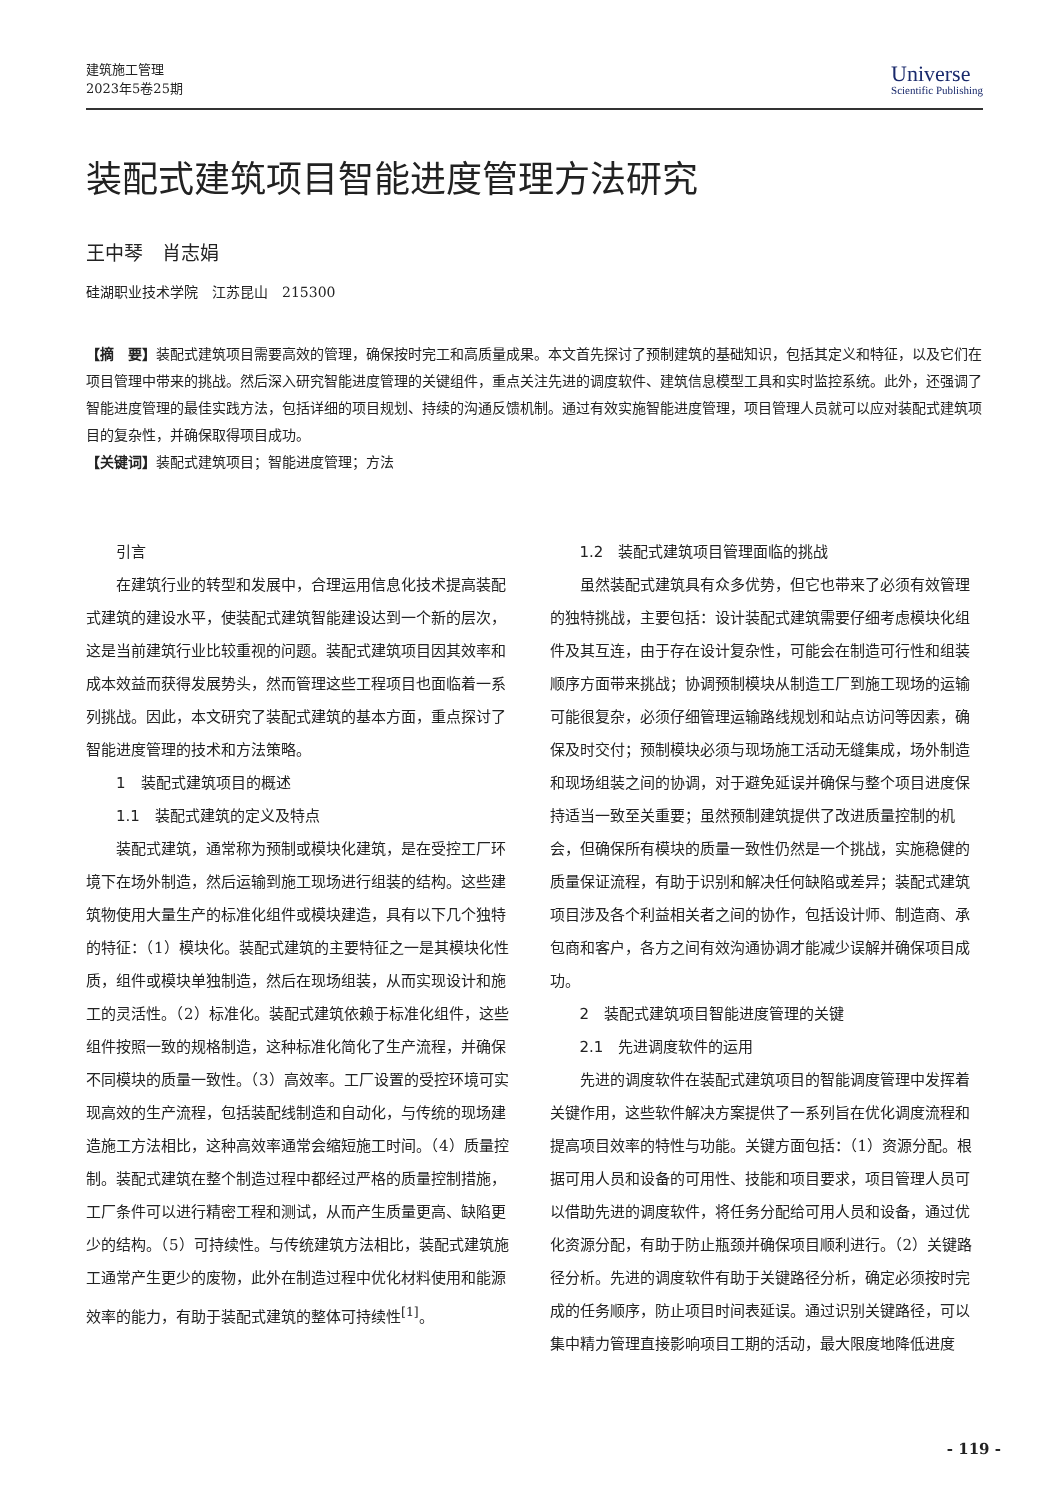建筑施工管理
2023年5卷25期
Universe
Scientific Publishing
装配式建筑项目智能进度管理方法研究
王中琴　肖志娟
硅湖职业技术学院　江苏昆山　215300
【摘　要】装配式建筑项目需要高效的管理，确保按时完工和高质量成果。本文首先探讨了预制建筑的基础知识，包括其定义和特征，以及它们在项目管理中带来的挑战。然后深入研究智能进度管理的关键组件，重点关注先进的调度软件、建筑信息模型工具和实时监控系统。此外，还强调了智能进度管理的最佳实践方法，包括详细的项目规划、持续的沟通反馈机制。通过有效实施智能进度管理，项目管理人员就可以应对装配式建筑项目的复杂性，并确保取得项目成功。
【关键词】装配式建筑项目；智能进度管理；方法
引言
在建筑行业的转型和发展中，合理运用信息化技术提高装配式建筑的建设水平，使装配式建筑智能建设达到一个新的层次，这是当前建筑行业比较重视的问题。装配式建筑项目因其效率和成本效益而获得发展势头，然而管理这些工程项目也面临着一系列挑战。因此，本文研究了装配式建筑的基本方面，重点探讨了智能进度管理的技术和方法策略。
1　装配式建筑项目的概述
1.1　装配式建筑的定义及特点
装配式建筑，通常称为预制或模块化建筑，是在受控工厂环境下在场外制造，然后运输到施工现场进行组装的结构。这些建筑物使用大量生产的标准化组件或模块建造，具有以下几个独特的特征：（1）模块化。装配式建筑的主要特征之一是其模块化性质，组件或模块单独制造，然后在现场组装，从而实现设计和施工的灵活性。（2）标准化。装配式建筑依赖于标准化组件，这些组件按照一致的规格制造，这种标准化简化了生产流程，并确保不同模块的质量一致性。（3）高效率。工厂设置的受控环境可实现高效的生产流程，包括装配线制造和自动化，与传统的现场建造施工方法相比，这种高效率通常会缩短施工时间。（4）质量控制。装配式建筑在整个制造过程中都经过严格的质量控制措施，工厂条件可以进行精密工程和测试，从而产生质量更高、缺陷更少的结构。（5）可持续性。与传统建筑方法相比，装配式建筑施工通常产生更少的废物，此外在制造过程中优化材料使用和能源效率的能力，有助于装配式建筑的整体可持续性<sup>[1]</sup>。
1.2　装配式建筑项目管理面临的挑战
虽然装配式建筑具有众多优势，但它也带来了必须有效管理的独特挑战，主要包括：设计装配式建筑需要仔细考虑模块化组件及其互连，由于存在设计复杂性，可能会在制造可行性和组装顺序方面带来挑战；协调预制模块从制造工厂到施工现场的运输可能很复杂，必须仔细管理运输路线规划和站点访问等因素，确保及时交付；预制模块必须与现场施工活动无缝集成，场外制造和现场组装之间的协调，对于避免延误并确保与整个项目进度保持适当一致至关重要；虽然预制建筑提供了改进质量控制的机会，但确保所有模块的质量一致性仍然是一个挑战，实施稳健的质量保证流程，有助于识别和解决任何缺陷或差异；装配式建筑项目涉及各个利益相关者之间的协作，包括设计师、制造商、承包商和客户，各方之间有效沟通协调才能减少误解并确保项目成功。
2　装配式建筑项目智能进度管理的关键
2.1　先进调度软件的运用
先进的调度软件在装配式建筑项目的智能调度管理中发挥着关键作用，这些软件解决方案提供了一系列旨在优化调度流程和提高项目效率的特性与功能。关键方面包括：（1）资源分配。根据可用人员和设备的可用性、技能和项目要求，项目管理人员可以借助先进的调度软件，将任务分配给可用人员和设备，通过优化资源分配，有助于防止瓶颈并确保项目顺利进行。（2）关键路径分析。先进的调度软件有助于关键路径分析，确定必须按时完成的任务顺序，防止项目时间表延误。通过识别关键路径，可以集中精力管理直接影响项目工期的活动，最大限度地降低进度
- 119 -